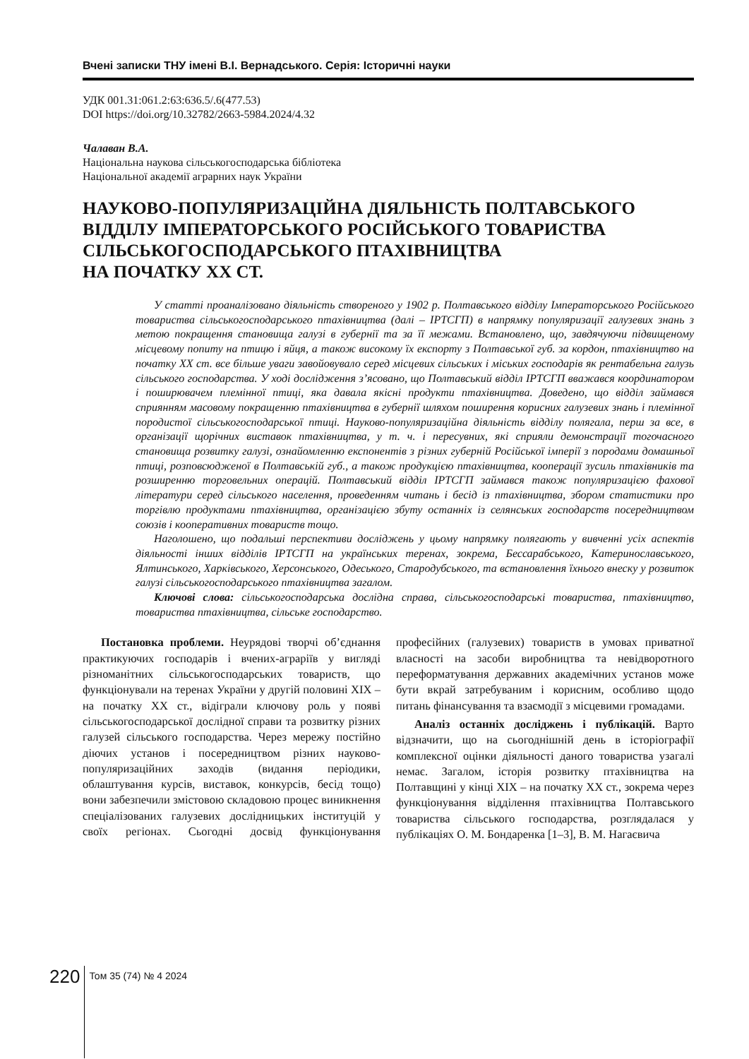Вчені записки ТНУ імені В.І. Вернадського. Серія: Історичні науки
УДК 001.31:061.2:63:636.5/.6(477.53)
DOI https://doi.org/10.32782/2663-5984.2024/4.32
Чалаван В.А.
Національна наукова сільськогосподарська бібліотека
Національної академії аграрних наук України
НАУКОВО-ПОПУЛЯРИЗАЦІЙНА ДІЯЛЬНІСТЬ ПОЛТАВСЬКОГО ВІДДІЛУ ІМПЕРАТОРСЬКОГО РОСІЙСЬКОГО ТОВАРИСТВА СІЛЬСЬКОГОСПОДАРСЬКОГО ПТАХІВНИЦТВА
НА ПОЧАТКУ ХХ СТ.
У статті проаналізовано діяльність створеного у 1902 р. Полтавського відділу Імператорського Російського товариства сільськогосподарського птахівництва (далі – ІРТСГП) в напрямку популяризації галузевих знань з метою покращення становища галузі в губернії та за її межами. Встановлено, що, завдячуючи підвищеному місцевому попиту на птицю і яйця, а також високому їх експорту з Полтавської губ. за кордон, птахівництво на початку ХХ ст. все більше уваги завойовувало серед місцевих сільських і міських господарів як рентабельна галузь сільського господарства. У ході дослідження з’ясовано, що Полтавський відділ ІРТСГП вважався координатором і поширювачем племінної птиці, яка давала якісні продукти птахівництва. Доведено, що відділ займався сприянням масовому покращенню птахівництва в губернії шляхом поширення корисних галузевих знань і племінної породистої сільськогосподарської птиці. Науково-популяризаційна діяльність відділу полягала, перш за все, в організації щорічних виставок птахівництва, у т. ч. і пересувних, які сприяли демонстрації тогочасного становища розвитку галузі, ознайомленню експонентів з різних губерній Російської імперії з породами домашньої птиці, розповсюдженої в Полтавській губ., а також продукцією птахівництва, кооперації зусиль птахівників та розширенню торговельних операцій. Полтавський відділ ІРТСГП займався також популяризацією фахової літератури серед сільського населення, проведенням читань і бесід із птахівництва, збором статистики про торгівлю продуктами птахівництва, організацією збуту останніх із селянських господарств посередництвом союзів і кооперативних товариств тощо.
Наголошено, що подальші перспективи досліджень у цьому напрямку полягають у вивченні усіх аспектів діяльності інших відділів ІРТСГП на українських теренах, зокрема, Бессарабського, Катеринославського, Ялтинського, Харківського, Херсонського, Одеського, Стародубського, та встановлення їхнього внеску у розвиток галузі сільськогосподарського птахівництва загалом.
Ключові слова: сільськогосподарська дослідна справа, сільськогосподарські товариства, птахівництво, товариства птахівництва, сільське господарство.
Постановка проблеми. Неурядові творчі об’єднання практикуючих господарів і вчених-аграріїв у вигляді різноманітних сільськогосподарських товариств, що функціонували на теренах України у другій половині ХІХ – на початку ХХ ст., відіграли ключову роль у появі сільськогосподарської дослідної справи та розвитку різних галузей сільського господарства. Через мережу постійно діючих установ і посередництвом різних науково-популяризаційних заходів (видання періодики, облаштування курсів, виставок, конкурсів, бесід тощо) вони забезпечили змістовою складовою процес виникнення спеціалізованих галузевих дослідницьких інституцій у своїх регіонах. Сьогодні досвід функціонування професійних (галузевих) товариств в умовах приватної власності на засоби виробництва та невідворотного переформатування державних академічних установ може бути вкрай затребуваним і корисним, особливо щодо питань фінансування та взаємодії з місцевими громадами.
Аналіз останніх досліджень і публікацій. Варто відзначити, що на сьогоднішній день в історіографії комплексної оцінки діяльності даного товариства узагалі немає. Загалом, історія розвитку птахівництва на Полтавщині у кінці ХІХ – на початку ХХ ст., зокрема через функціонування відділення птахівництва Полтавського товариства сільського господарства, розглядалася у публікаціях О. М. Бондаренка [1–3], В. М. Нагаєвича
220
Том 35 (74) № 4 2024